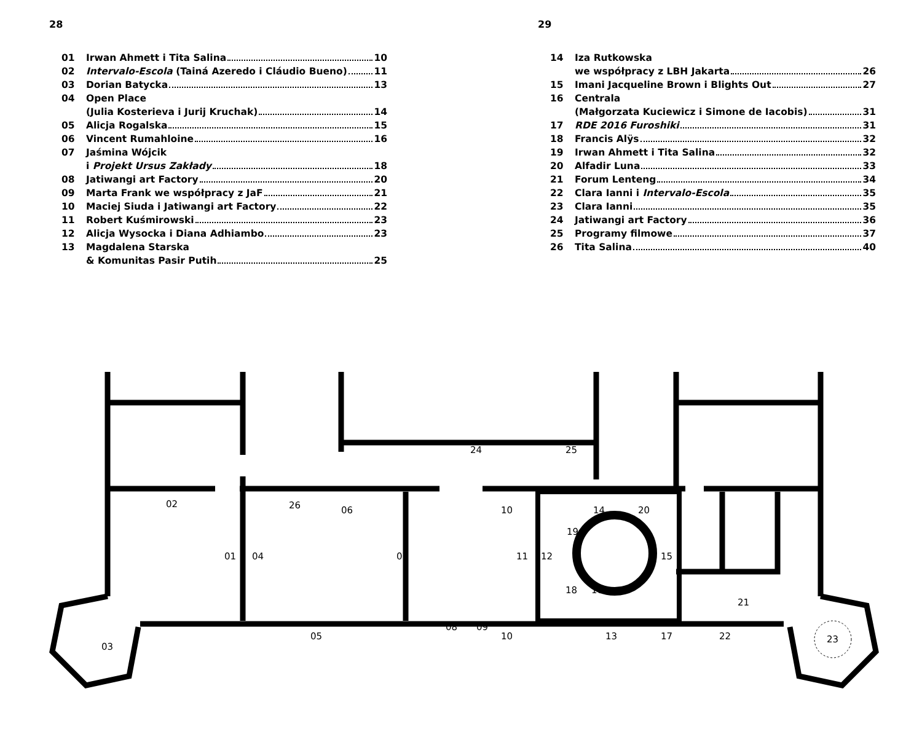28
01 Irwan Ahmett i Tita Salina 10
02 Intervalo-Escola (Tainá Azeredo i Cláudio Bueno) 11
03 Dorian Batycka 13
04 Open Place
(Julia Kosterieva i Jurij Kruchak) 14
05 Alicja Rogalska 15
06 Vincent Rumahloine 16
07 Jaśmina Wójcik
i Projekt Ursus Zakłady 18
08 Jatiwangi art Factory 20
09 Marta Frank we współpracy z JaF 21
10 Maciej Siuda i Jatiwangi art Factory 22
11 Robert Kuśmirowski 23
12 Alicja Wysocka i Diana Adhiambo 23
13 Magdalena Starska
& Komunitas Pasir Putih 25
29
14 Iza Rutkowska
we współpracy z LBH Jakarta 26
15 Imani Jacqueline Brown i Blights Out 27
16 Centrala
(Małgorzata Kuciewicz i Simone de Iacobis) 31
17 RDE 2016 Furoshiki 31
18 Francis Alÿs 32
19 Irwan Ahmett i Tita Salina 32
20 Alfadir Luna 33
21 Forum Lenteng 34
22 Clara Ianni i Intervalo-Escola 35
23 Clara Ianni 35
24 Jatiwangi art Factory 36
25 Programy filmowe 37
26 Tita Salina 40
02
26
24
25
06
10
14
20
19
01
04
07
11
12
15
18
16
21
08
09
05
10
13
17
22
03
23